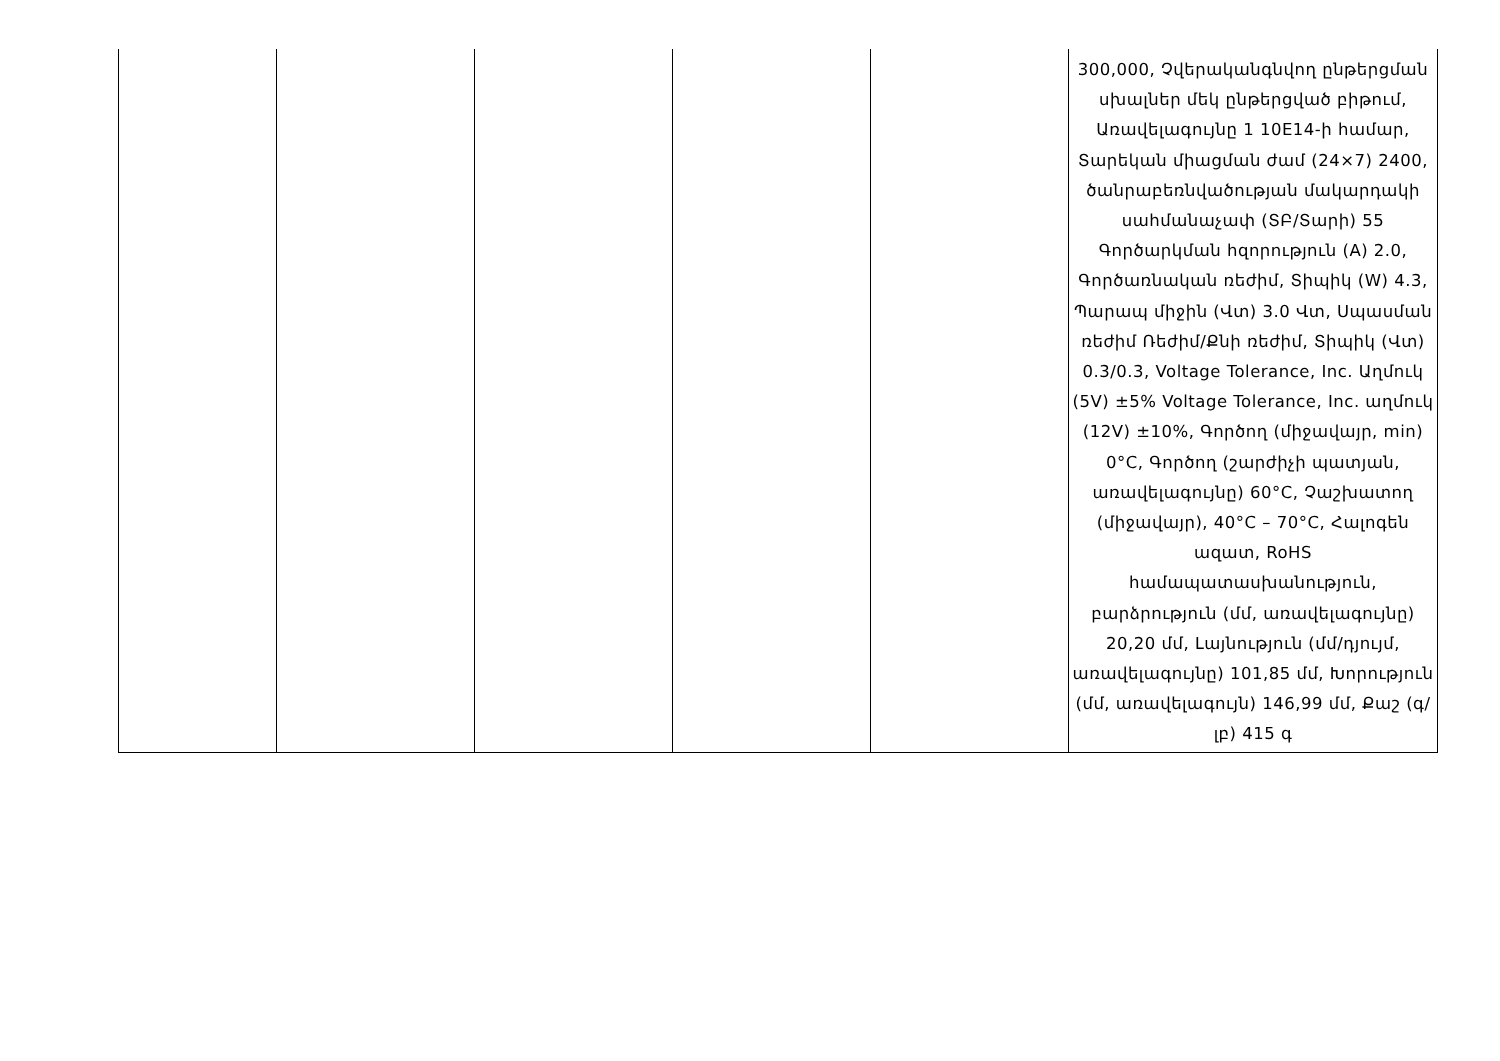| | | | | | 300,000, Չվերականգնվող ընթերցման սխալներ մեկ ընթերցված բիթում, Առավելագույնը 1 10E14-ի համար, Տարեկան միացման ժամ (24×7) 2400, ծանրաբեռնվածության մակարդակի սահմանաչափ (ՏԲ/Տարի) 55 Գործարկման հզորություն (A) 2.0, Գործառնական ռեժիմ, Տիպիկ (W) 4.3, Պարապ միջին (Վտ) 3.0 Վտ, Սպասման ռեժիմ Ռեժիմ/Քնի ռեժիմ, Տիպիկ (Վտ) 0.3/0.3, Voltage Tolerance, Inc. Աղմուկ (5V) ±5% Voltage Tolerance, Inc. աղմուկ (12V) ±10%, Գործող (միջավայր, min) 0°C, Գործող (շարժիչի պատյան, առավելագույնը) 60°C, Չաշխատող (միջավայր), 40°C – 70°C, Հալոգեն ազատ, RoHS համապատասխանություն, բարձրություն (մմ, առավելագույնը) 20,20 մմ, Լայնություն (մմ/դյույմ, առավելագույնը) 101,85 մմ, Խորություն (մմ, առավելագույն) 146,99 մմ, Քաշ (գ/լբ) 415 գ |